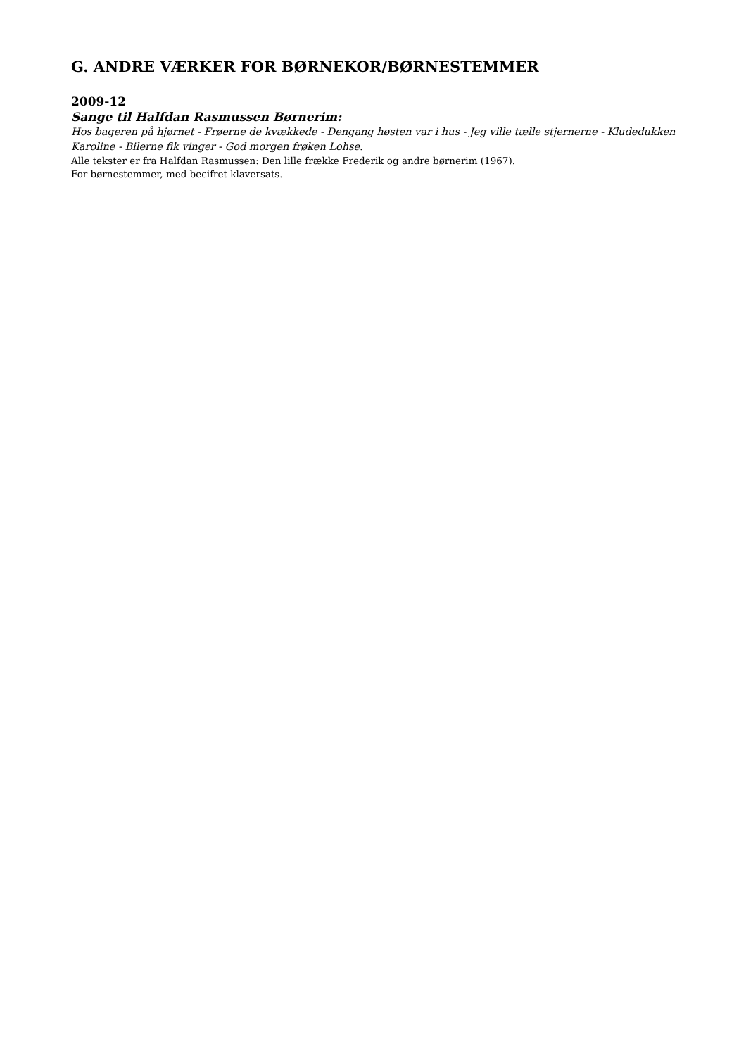G. ANDRE VÆRKER FOR BØRNEKOR/BØRNESTEMMER
2009-12
Sange til Halfdan Rasmussen Børnerim:
Hos bageren på hjørnet - Frøerne de kvækkede - Dengang høsten var i hus - Jeg ville tælle stjernerne - Kludedukken Karoline - Bilerne fik vinger - God morgen frøken Lohse.
Alle tekster er fra Halfdan Rasmussen: Den lille frække Frederik og andre børnerim (1967).
For børnestemmer, med becifret klaversats.